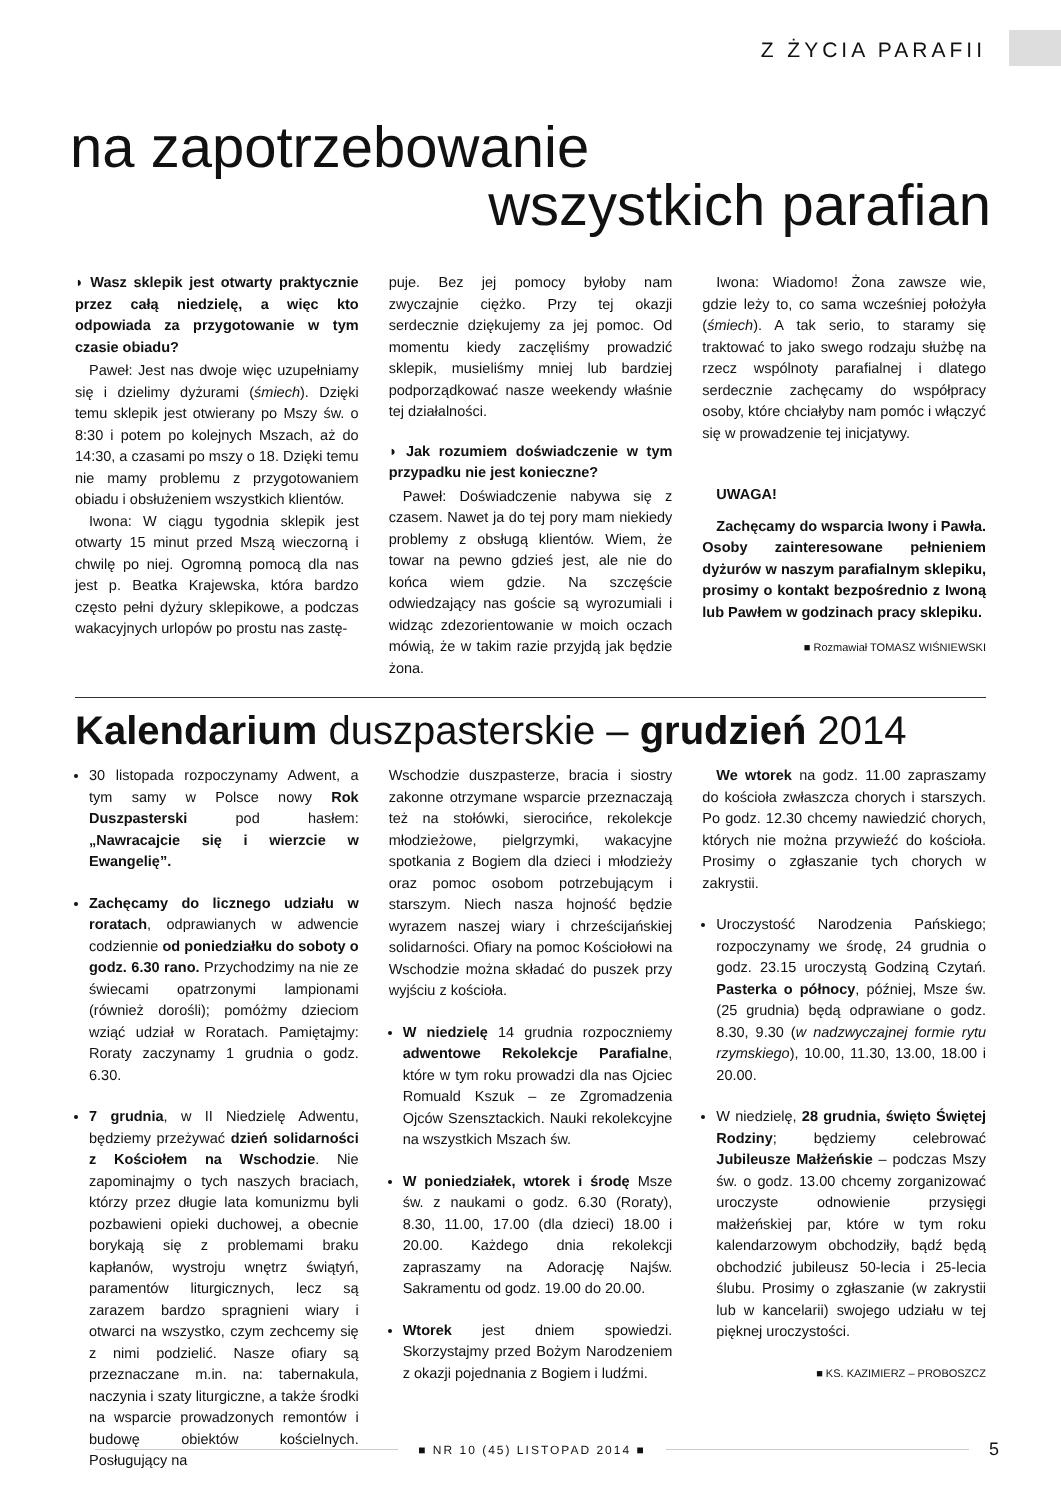Z ŻYCIA PARAFII
na zapotrzebowanie
wszystkich parafian
◗ Wasz sklepik jest otwarty praktycznie przez całą niedzielę, a więc kto odpowiada za przygotowanie w tym czasie obiadu?
Paweł: Jest nas dwoje więc uzupełniamy się i dzielimy dyżurami (śmiech). Dzięki temu sklepik jest otwierany po Mszy św. o 8:30 i potem po kolejnych Mszach, aż do 14:30, a czasami po mszy o 18. Dzięki temu nie mamy problemu z przygotowaniem obiadu i obsłużeniem wszystkich klientów.
Iwona: W ciągu tygodnia sklepik jest otwarty 15 minut przed Mszą wieczorną i chwilę po niej. Ogromną pomocą dla nas jest p. Beatka Krajewska, która bardzo często pełni dyżury sklepikowe, a podczas wakacyjnych urlopów po prostu nas zastę-
puje. Bez jej pomocy byłoby nam zwyczajnie ciężko. Przy tej okazji serdecznie dziękujemy za jej pomoc. Od momentu kiedy zaczęliśmy prowadzić sklepik, musieliśmy mniej lub bardziej podporządkować nasze weekendy właśnie tej działalności.
◗ Jak rozumiem doświadczenie w tym przypadku nie jest konieczne?
Paweł: Doświadczenie nabywa się z czasem. Nawet ja do tej pory mam niekiedy problemy z obsługą klientów. Wiem, że towar na pewno gdzieś jest, ale nie do końca wiem gdzie. Na szczęście odwiedzający nas goście są wyrozumiali i widząc zdezorientowanie w moich oczach mówią, że w takim razie przyjdą jak będzie żona.
Iwona: Wiadomo! Żona zawsze wie, gdzie leży to, co sama wcześniej położyła (śmiech). A tak serio, to staramy się traktować to jako swego rodzaju służbę na rzecz wspólnoty parafialnej i dlatego serdecznie zachęcamy do współpracy osoby, które chciałyby nam pomóc i włączyć się w prowadzenie tej inicjatywy.
UWAGA!
Zachęcamy do wsparcia Iwony i Pawła. Osoby zainteresowane pełnieniem dyżurów w naszym parafialnym sklepiku, prosimy o kontakt bezpośrednio z Iwoną lub Pawłem w godzinach pracy sklepiku.
■ Rozmawiał TOMASZ WIŚNIEWSKI
Kalendarium duszpasterskie – grudzień 2014
30 listopada rozpoczynamy Adwent, a tym samy w Polsce nowy Rok Duszpasterski pod hasłem: „Nawracajcie się i wierzcie w Ewangelię”.
Zachęcamy do licznego udziału w roratach, odprawianych w adwencie codziennie od poniedziałku do soboty o godz. 6.30 rano. Przychodzimy na nie ze świecami opatrzonymi lampionami (również dorośli); pomóżmy dzieciom wziąć udział w Roratach. Pamiętajmy: Roraty zaczynamy 1 grudnia o godz. 6.30.
7 grudnia, w II Niedzielę Adwentu, będziemy przeżywać dzień solidarności z Kościołem na Wschodzie. Nie zapominajmy o tych naszych braciach, którzy przez długie lata komunizmu byli pozbawieni opieki duchowej, a obecnie borykają się z problemami braku kapłanów, wystroju wnętrz świątyń, paramentów liturgicznych, lecz są zarazem bardzo spragnieni wiary i otwarci na wszystko, czym zechcemy się z nimi podzielić. Nasze ofiary są przeznaczane m.in. na: tabernakula, naczynia i szaty liturgiczne, a także środki na wsparcie prowadzonych remontów i budowę obiektów kościelnych. Posługujący na
Wschodzie duszpasterze, bracia i siostry zakonne otrzymane wsparcie przeznaczają też na stołówki, sierocińce, rekolekcje młodzieżowe, pielgrzymki, wakacyjne spotkania z Bogiem dla dzieci i młodzieży oraz pomoc osobom potrzebującym i starszym. Niech nasza hojność będzie wyrazem naszej wiary i chrześcijańskiej solidarności. Ofiary na pomoc Kościołowi na Wschodzie można składać do puszek przy wyjściu z kościoła.
W niedzielę 14 grudnia rozpoczniemy adwentowe Rekolekcje Parafialne, które w tym roku prowadzi dla nas Ojciec Romuald Kszuk – ze Zgromadzenia Ojców Szensztackich. Nauki rekolekcyjne na wszystkich Mszach św.
W poniedziałek, wtorek i środę Msze św. z naukami o godz. 6.30 (Roraty), 8.30, 11.00, 17.00 (dla dzieci) 18.00 i 20.00. Każdego dnia rekolekcji zapraszamy na Adorację Najśw. Sakramentu od godz. 19.00 do 20.00.
Wtorek jest dniem spowiedzi. Skorzystajmy przed Bożym Narodzeniem z okazji pojednania z Bogiem i ludźmi.
We wtorek na godz. 11.00 zapraszamy do kościoła zwłaszcza chorych i starszych. Po godz. 12.30 chcemy nawiedzić chorych, których nie można przywieźć do kościoła. Prosimy o zgłaszanie tych chorych w zakrystii.
Uroczystość Narodzenia Pańskiego; rozpoczynamy we środę, 24 grudnia o godz. 23.15 uroczystą Godziną Czytań. Pasterka o północy, później, Msze św. (25 grudnia) będą odprawiane o godz. 8.30, 9.30 (w nadzwyczajnej formie rytu rzymskiego), 10.00, 11.30, 13.00, 18.00 i 20.00.
W niedzielę, 28 grudnia, święto Świętej Rodziny; będziemy celebrować Jubileusze Małżeńskie – podczas Mszy św. o godz. 13.00 chcemy zorganizować uroczyste odnowienie przysięgi małżeńskiej par, które w tym roku kalendarzowym obchodziły, bądź będą obchodzić jubileusz 50-lecia i 25-lecia ślubu. Prosimy o zgłaszanie (w zakrystii lub w kancelarii) swojego udziału w tej pięknej uroczystości.
■ KS. KAZIMIERZ – PROBOSZCZ
■ NR 10 (45) LISTOPAD 2014 ■ 5